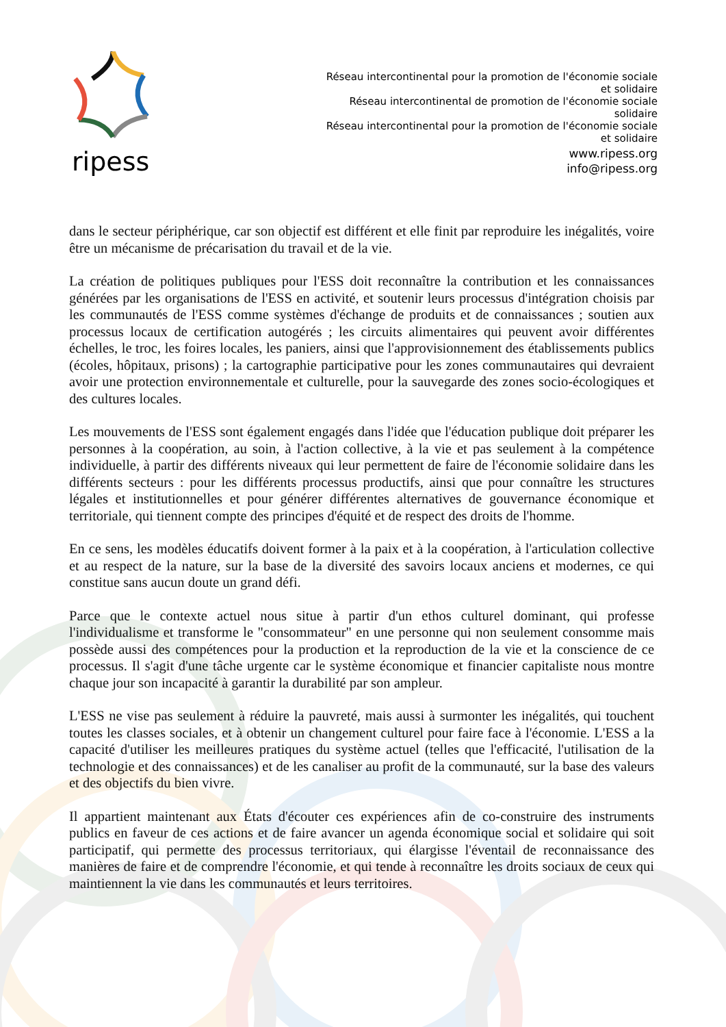ripess
Réseau intercontinental pour la promotion de l'économie sociale et solidaire
Réseau intercontinental de promotion de l'économie sociale solidaire
Réseau intercontinental pour la promotion de l'économie sociale et solidaire
www.ripess.org
info@ripess.org
dans le secteur périphérique, car son objectif est différent et elle finit par reproduire les inégalités, voire être un mécanisme de précarisation du travail et de la vie.
La création de politiques publiques pour l'ESS doit reconnaître la contribution et les connaissances générées par les organisations de l'ESS en activité, et soutenir leurs processus d'intégration choisis par les communautés de l'ESS comme systèmes d'échange de produits et de connaissances ; soutien aux processus locaux de certification autogérés ; les circuits alimentaires qui peuvent avoir différentes échelles, le troc, les foires locales, les paniers, ainsi que l'approvisionnement des établissements publics (écoles, hôpitaux, prisons) ; la cartographie participative pour les zones communautaires qui devraient avoir une protection environnementale et culturelle, pour la sauvegarde des zones socio-écologiques et des cultures locales.
Les mouvements de l'ESS sont également engagés dans l'idée que l'éducation publique doit préparer les personnes à la coopération, au soin, à l'action collective, à la vie et pas seulement à la compétence individuelle, à partir des différents niveaux qui leur permettent de faire de l'économie solidaire dans les différents secteurs : pour les différents processus productifs, ainsi que pour connaître les structures légales et institutionnelles et pour générer différentes alternatives de gouvernance économique et territoriale, qui tiennent compte des principes d'équité et de respect des droits de l'homme.
En ce sens, les modèles éducatifs doivent former à la paix et à la coopération, à l'articulation collective et au respect de la nature, sur la base de la diversité des savoirs locaux anciens et modernes, ce qui constitue sans aucun doute un grand défi.
Parce que le contexte actuel nous situe à partir d'un ethos culturel dominant, qui professe l'individualisme et transforme le "consommateur" en une personne qui non seulement consomme mais possède aussi des compétences pour la production et la reproduction de la vie et la conscience de ce processus. Il s'agit d'une tâche urgente car le système économique et financier capitaliste nous montre chaque jour son incapacité à garantir la durabilité par son ampleur.
L'ESS ne vise pas seulement à réduire la pauvreté, mais aussi à surmonter les inégalités, qui touchent toutes les classes sociales, et à obtenir un changement culturel pour faire face à l'économie. L'ESS a la capacité d'utiliser les meilleures pratiques du système actuel (telles que l'efficacité, l'utilisation de la technologie et des connaissances) et de les canaliser au profit de la communauté, sur la base des valeurs et des objectifs du bien vivre.
Il appartient maintenant aux États d'écouter ces expériences afin de co-construire des instruments publics en faveur de ces actions et de faire avancer un agenda économique social et solidaire qui soit participatif, qui permette des processus territoriaux, qui élargisse l'éventail de reconnaissance des manières de faire et de comprendre l'économie, et qui tende à reconnaître les droits sociaux de ceux qui maintiennent la vie dans les communautés et leurs territoires.